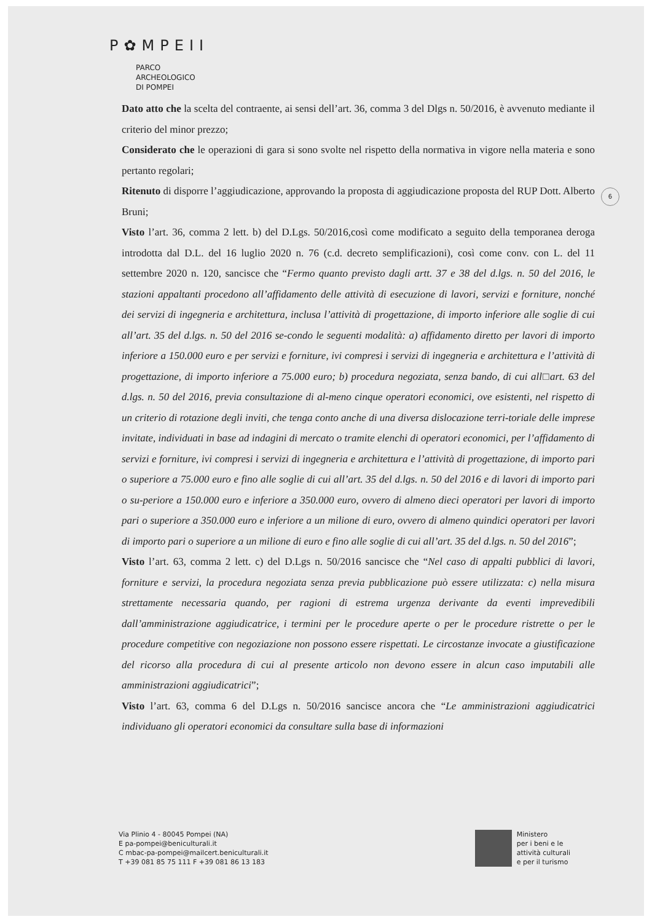P✿MPEII
PARCO
ARCHEOLOGICO
DI POMPEI
6
Dato atto che la scelta del contraente, ai sensi dell’art. 36, comma 3 del Dlgs n. 50/2016, è avvenuto mediante il criterio del minor prezzo;
Considerato che le operazioni di gara si sono svolte nel rispetto della normativa in vigore nella materia e sono pertanto regolari;
Ritenuto di disporre l’aggiudicazione, approvando la proposta di aggiudicazione proposta del RUP Dott. Alberto Bruni;
Visto l’art. 36, comma 2 lett. b) del D.Lgs. 50/2016,così come modificato a seguito della temporanea deroga introdotta dal D.L. del 16 luglio 2020 n. 76 (c.d. decreto semplificazioni), così come conv. con L. del 11 settembre 2020 n. 120, sancisce che “Fermo quanto previsto dagli artt. 37 e 38 del d.lgs. n. 50 del 2016, le stazioni appaltanti procedono all’affidamento delle attività di esecuzione di lavori, servizi e forniture, nonché dei servizi di ingegneria e architettura, inclusa l’attività di progettazione, di importo inferiore alle soglie di cui all’art. 35 del d.lgs. n. 50 del 2016 se-condo le seguenti modalità: a) affidamento diretto per lavori di importo inferiore a 150.000 euro e per servizi e forniture, ivi compresi i servizi di ingegneria e architettura e l’attività di progettazione, di importo inferiore a 75.000 euro; b) procedura negoziata, senza bando, di cui all□art. 63 del d.lgs. n. 50 del 2016, previa consultazione di al-meno cinque operatori economici, ove esistenti, nel rispetto di un criterio di rotazione degli inviti, che tenga conto anche di una diversa dislocazione terri-toriale delle imprese invitate, individuati in base ad indagini di mercato o tramite elenchi di operatori economici, per l’affidamento di servizi e forniture, ivi compresi i servizi di ingegneria e architettura e l’attività di progettazione, di importo pari o superiore a 75.000 euro e fino alle soglie di cui all’art. 35 del d.lgs. n. 50 del 2016 e di lavori di importo pari o su-periore a 150.000 euro e inferiore a 350.000 euro, ovvero di almeno dieci operatori per lavori di importo pari o superiore a 350.000 euro e inferiore a un milione di euro, ovvero di almeno quindici operatori per lavori di importo pari o superiore a un milione di euro e fino alle soglie di cui all’art. 35 del d.lgs. n. 50 del 2016”;
Visto l’art. 63, comma 2 lett. c) del D.Lgs n. 50/2016 sancisce che “Nel caso di appalti pubblici di lavori, forniture e servizi, la procedura negoziata senza previa pubblicazione può essere utilizzata: c) nella misura strettamente necessaria quando, per ragioni di estrema urgenza derivante da eventi imprevedibili dall’amministrazione aggiudicatrice, i termini per le procedure aperte o per le procedure ristrette o per le procedure competitive con negoziazione non possono essere rispettati. Le circostanze invocate a giustificazione del ricorso alla procedura di cui al presente articolo non devono essere in alcun caso imputabili alle amministrazioni aggiudicatrici”;
Visto l’art. 63, comma 6 del D.Lgs n. 50/2016 sancisce ancora che “Le amministrazioni aggiudicatrici individuano gli operatori economici da consultare sulla base di informazioni
Via Plinio 4 - 80045 Pompei (NA)
E pa-pompei@beniculturali.it
C mbac-pa-pompei@mailcert.beniculturali.it
T +39 081 85 75 111 F +39 081 86 13 183
Ministero
per i beni e le
attività culturali
e per il turismo